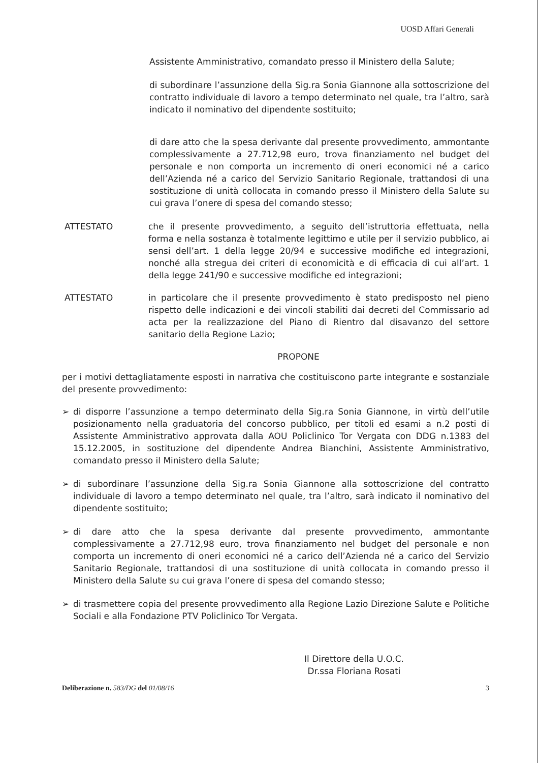UOSD Affari Generali
Assistente Amministrativo, comandato presso il Ministero della Salute;
di subordinare l’assunzione della Sig.ra Sonia Giannone alla sottoscrizione del contratto individuale di lavoro a tempo determinato nel quale, tra l’altro, sarà indicato il nominativo del dipendente sostituito;
di dare atto che la spesa derivante dal presente provvedimento, ammontante complessivamente a 27.712,98 euro, trova finanziamento nel budget del personale e non comporta un incremento di oneri economici né a carico dell’Azienda né a carico del Servizio Sanitario Regionale, trattandosi di una sostituzione di unità collocata in comando presso il Ministero della Salute su cui grava l’onere di spesa del comando stesso;
ATTESTATO che il presente provvedimento, a seguito dell’istruttoria effettuata, nella forma e nella sostanza è totalmente legittimo e utile per il servizio pubblico, ai sensi dell’art. 1 della legge 20/94 e successive modifiche ed integrazioni, nonché alla stregua dei criteri di economicità e di efficacia di cui all’art. 1 della legge 241/90 e successive modifiche ed integrazioni;
ATTESTATO in particolare che il presente provvedimento è stato predisposto nel pieno rispetto delle indicazioni e dei vincoli stabiliti dai decreti del Commissario ad acta per la realizzazione del Piano di Rientro dal disavanzo del settore sanitario della Regione Lazio;
PROPONE
per i motivi dettagliatamente esposti in narrativa che costituiscono parte integrante e sostanziale del presente provvedimento:
➢ di disporre l’assunzione a tempo determinato della Sig.ra Sonia Giannone, in virtù dell’utile posizionamento nella graduatoria del concorso pubblico, per titoli ed esami a n.2 posti di Assistente Amministrativo approvata dalla AOU Policlinico Tor Vergata con DDG n.1383 del 15.12.2005, in sostituzione del dipendente Andrea Bianchini, Assistente Amministrativo, comandato presso il Ministero della Salute;
➢ di subordinare l’assunzione della Sig.ra Sonia Giannone alla sottoscrizione del contratto individuale di lavoro a tempo determinato nel quale, tra l’altro, sarà indicato il nominativo del dipendente sostituito;
➢ di dare atto che la spesa derivante dal presente provvedimento, ammontante complessivamente a 27.712,98 euro, trova finanziamento nel budget del personale e non comporta un incremento di oneri economici né a carico dell’Azienda né a carico del Servizio Sanitario Regionale, trattandosi di una sostituzione di unità collocata in comando presso il Ministero della Salute su cui grava l’onere di spesa del comando stesso;
➢ di trasmettere copia del presente provvedimento alla Regione Lazio Direzione Salute e Politiche Sociali e alla Fondazione PTV Policlinico Tor Vergata.
Il Direttore della U.O.C.
Dr.ssa Floriana Rosati
Deliberazione n. 583/DG del 01/08/16
3